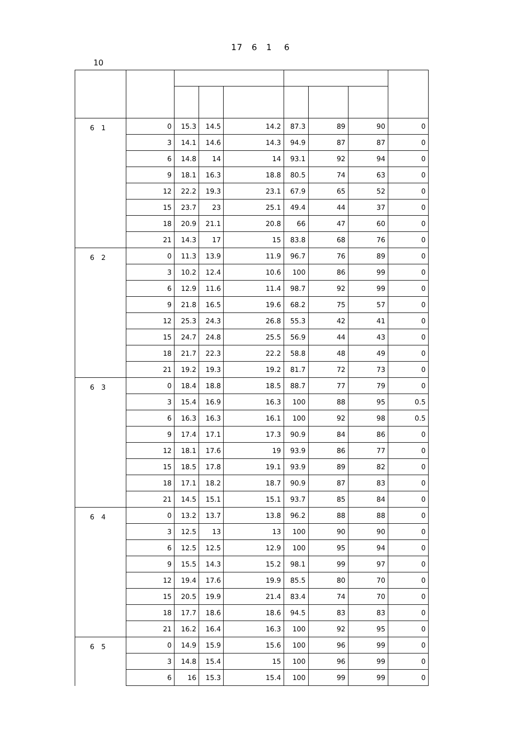17　6　1　 6
10
| 6 1 | 0 | 15.3 | 14.5 | 14.2 | 87.3 | 89 | 90 | 0 |
| | 3 | 14.1 | 14.6 | 14.3 | 94.9 | 87 | 87 | 0 |
| | 6 | 14.8 | 14 | 14 | 93.1 | 92 | 94 | 0 |
| | 9 | 18.1 | 16.3 | 18.8 | 80.5 | 74 | 63 | 0 |
| | 12 | 22.2 | 19.3 | 23.1 | 67.9 | 65 | 52 | 0 |
| | 15 | 23.7 | 23 | 25.1 | 49.4 | 44 | 37 | 0 |
| | 18 | 20.9 | 21.1 | 20.8 | 66 | 47 | 60 | 0 |
| | 21 | 14.3 | 17 | 15 | 83.8 | 68 | 76 | 0 |
| 6 2 | 0 | 11.3 | 13.9 | 11.9 | 96.7 | 76 | 89 | 0 |
| | 3 | 10.2 | 12.4 | 10.6 | 100 | 86 | 99 | 0 |
| | 6 | 12.9 | 11.6 | 11.4 | 98.7 | 92 | 99 | 0 |
| | 9 | 21.8 | 16.5 | 19.6 | 68.2 | 75 | 57 | 0 |
| | 12 | 25.3 | 24.3 | 26.8 | 55.3 | 42 | 41 | 0 |
| | 15 | 24.7 | 24.8 | 25.5 | 56.9 | 44 | 43 | 0 |
| | 18 | 21.7 | 22.3 | 22.2 | 58.8 | 48 | 49 | 0 |
| | 21 | 19.2 | 19.3 | 19.2 | 81.7 | 72 | 73 | 0 |
| 6 3 | 0 | 18.4 | 18.8 | 18.5 | 88.7 | 77 | 79 | 0 |
| | 3 | 15.4 | 16.9 | 16.3 | 100 | 88 | 95 | 0.5 |
| | 6 | 16.3 | 16.3 | 16.1 | 100 | 92 | 98 | 0.5 |
| | 9 | 17.4 | 17.1 | 17.3 | 90.9 | 84 | 86 | 0 |
| | 12 | 18.1 | 17.6 | 19 | 93.9 | 86 | 77 | 0 |
| | 15 | 18.5 | 17.8 | 19.1 | 93.9 | 89 | 82 | 0 |
| | 18 | 17.1 | 18.2 | 18.7 | 90.9 | 87 | 83 | 0 |
| | 21 | 14.5 | 15.1 | 15.1 | 93.7 | 85 | 84 | 0 |
| 6 4 | 0 | 13.2 | 13.7 | 13.8 | 96.2 | 88 | 88 | 0 |
| | 3 | 12.5 | 13 | 13 | 100 | 90 | 90 | 0 |
| | 6 | 12.5 | 12.5 | 12.9 | 100 | 95 | 94 | 0 |
| | 9 | 15.5 | 14.3 | 15.2 | 98.1 | 99 | 97 | 0 |
| | 12 | 19.4 | 17.6 | 19.9 | 85.5 | 80 | 70 | 0 |
| | 15 | 20.5 | 19.9 | 21.4 | 83.4 | 74 | 70 | 0 |
| | 18 | 17.7 | 18.6 | 18.6 | 94.5 | 83 | 83 | 0 |
| | 21 | 16.2 | 16.4 | 16.3 | 100 | 92 | 95 | 0 |
| 6 5 | 0 | 14.9 | 15.9 | 15.6 | 100 | 96 | 99 | 0 |
| | 3 | 14.8 | 15.4 | 15 | 100 | 96 | 99 | 0 |
| | 6 | 16 | 15.3 | 15.4 | 100 | 99 | 99 | 0 |